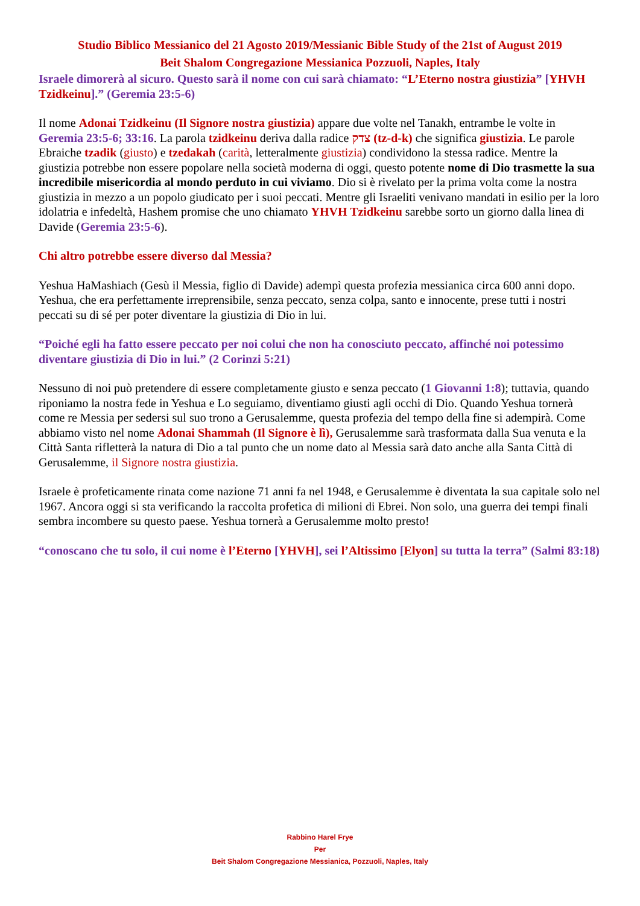Studio Biblico Messianico del 21 Agosto 2019/Messianic Bible Study of the 21st of August 2019
Beit Shalom Congregazione Messianica Pozzuoli, Naples, Italy
Israele dimorerà al sicuro. Questo sarà il nome con cui sarà chiamato: “L’Eterno nostra giustizia” [YHVH Tzidkeinu].” (Geremia 23:5-6)
Il nome Adonai Tzidkeinu (Il Signore nostra giustizia) appare due volte nel Tanakh, entrambe le volte in Geremia 23:5-6; 33:16. La parola tzidkeinu deriva dalla radice צדק (tz-d-k) che significa giustizia. Le parole Ebraiche tzadik (giusto) e tzedakah (carità, letteralmente giustizia) condividono la stessa radice. Mentre la giustizia potrebbe non essere popolare nella società moderna di oggi, questo potente nome di Dio trasmette la sua incredibile misericordia al mondo perduto in cui viviamo. Dio si è rivelato per la prima volta come la nostra giustizia in mezzo a un popolo giudicato per i suoi peccati. Mentre gli Israeliti venivano mandati in esilio per la loro idolatria e infedeltà, Hashem promise che uno chiamato YHVH Tzidkeinu sarebbe sorto un giorno dalla linea di Davide (Geremia 23:5-6).
Chi altro potrebbe essere diverso dal Messia?
Yeshua HaMashiach (Gesù il Messia, figlio di Davide) adempì questa profezia messianica circa 600 anni dopo. Yeshua, che era perfettamente irreprensibile, senza peccato, senza colpa, santo e innocente, prese tutti i nostri peccati su di sé per poter diventare la giustizia di Dio in lui.
“Poiché egli ha fatto essere peccato per noi colui che non ha conosciuto peccato, affinché noi potessimo diventare giustizia di Dio in lui.” (2 Corinzi 5:21)
Nessuno di noi può pretendere di essere completamente giusto e senza peccato (1 Giovanni 1:8); tuttavia, quando riponiamo la nostra fede in Yeshua e Lo seguiamo, diventiamo giusti agli occhi di Dio. Quando Yeshua tornerà come re Messia per sedersi sul suo trono a Gerusalemme, questa profezia del tempo della fine si adempirà. Come abbiamo visto nel nome Adonai Shammah (Il Signore è lì), Gerusalemme sarà trasformata dalla Sua venuta e la Città Santa rifletterà la natura di Dio a tal punto che un nome dato al Messia sarà dato anche alla Santa Città di Gerusalemme, il Signore nostra giustizia.
Israele è profeticamente rinata come nazione 71 anni fa nel 1948, e Gerusalemme è diventata la sua capitale solo nel 1967. Ancora oggi si sta verificando la raccolta profetica di milioni di Ebrei. Non solo, una guerra dei tempi finali sembra incombere su questo paese. Yeshua tornerà a Gerusalemme molto presto!
“conoscano che tu solo, il cui nome è l’Eterno [YHVH], sei l’Altissimo [Elyon] su tutta la terra” (Salmi 83:18)
Rabbino Harel Frye
Per
Beit Shalom Congregazione Messianica, Pozzuoli, Naples, Italy